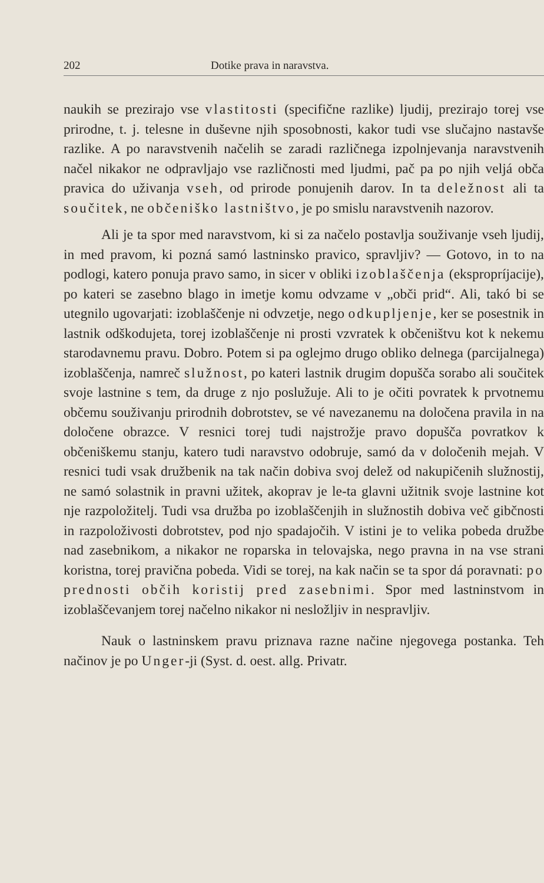202 Dotike prava in naravstva.
naukih se prezirajo vse vlastitosti (specifične razlike) ljudij, prezirajo torej vse prirodne, t. j. telesne in duševne njih sposobnosti, kakor tudi vse slučajno nastavše razlike. A po naravstvenih načelih se zaradi različnega izpolnjevanja naravstvenih načel nikakor ne odpravljajo vse različnosti med ljudmi, pač pa po njih veljá obča pravica do uživanja vseh, od prirode ponujenih darov. In ta deležnost ali ta součitek, ne občeniško lastništvo, je po smislu naravstvenih nazorov.
Ali je ta spor med naravstvom, ki si za načelo postavlja souživanje vseh ljudij, in med pravom, ki pozná samó lastninsko pravico, spravljiv? — Gotovo, in to na podlogi, katero ponuja pravo samo, in sicer v obliki izoblaščenja (ekspropríjacije), po kateri se zasebno blago in imetje komu odvzame v „obči prid“. Ali, takó bi se utegnilo ugovarjati: izoblaščenje ni odvzetje, nego odkupljenje, ker se posestnik in lastnik odškodujeta, torej izoblaščenje ni prosti vzvratek k občeništvu kot k nekemu starodavnemu pravu. Dobro. Potem si pa oglejmo drugo obliko delnega (parcijalnega) izoblaščenja, namreč služnost, po kateri lastnik drugim dopušča sorabo ali součitek svoje lastnine s tem, da druge z njo poslužuje. Ali to je očiti povratek k prvotnemu občemu souživanju prirodnih dobrotstev, se vé navezanemu na določena pravila in na določene obrazce. V resnici torej tudi najstrožje pravo dopušča povratkov k občeniškemu stanju, katero tudi naravstvo odobruje, samó da v določenih mejah. V resnici tudi vsak družbenik na tak način dobiva svoj delež od nakupičenih služnostij, ne samó solastnik in pravni užitek, akoprav je le-ta glavni užitnik svoje lastnine kot nje razpoložitelj. Tudi vsa družba po izoblaščenjih in služnostih dobiva več gibčnosti in razpoloživosti dobrotstev, pod njo spadajočih. V istini je to velika pobeda družbe nad zasebnikom, a nikakor ne roparska in telovajska, nego pravna in na vse strani koristna, torej pravična pobeda. Vidi se torej, na kak način se ta spor dá poravnati: po prednosti občih koristij pred zasebnimi. Spor med lastninstvom in izoblaščevanjem torej načelno nikakor ni nesložljiv in nespravljiv.
Nauk o lastninskem pravu priznava razne načine njegovega postanka. Teh načinov je po Unger-ji (Syst. d. oest. allg. Privatr.